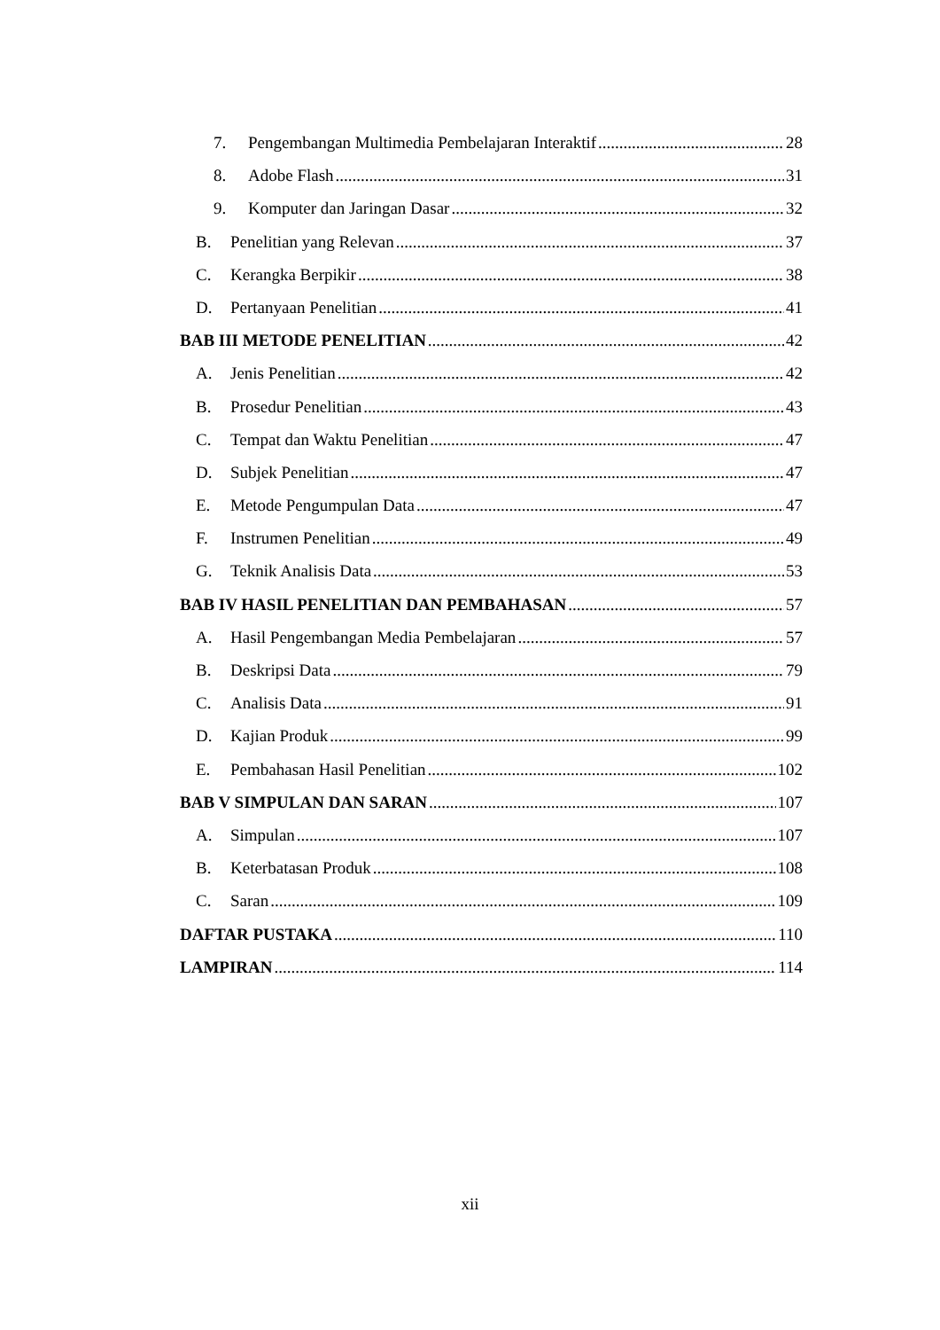7. Pengembangan Multimedia Pembelajaran Interaktif 28
8. Adobe Flash 31
9. Komputer dan Jaringan Dasar 32
B. Penelitian yang Relevan 37
C. Kerangka Berpikir 38
D. Pertanyaan Penelitian 41
BAB III METODE PENELITIAN 42
A. Jenis Penelitian 42
B. Prosedur Penelitian 43
C. Tempat dan Waktu Penelitian 47
D. Subjek Penelitian 47
E. Metode Pengumpulan Data 47
F. Instrumen Penelitian 49
G. Teknik Analisis Data 53
BAB IV HASIL PENELITIAN DAN PEMBAHASAN 57
A. Hasil Pengembangan Media Pembelajaran 57
B. Deskripsi Data 79
C. Analisis Data 91
D. Kajian Produk 99
E. Pembahasan Hasil Penelitian 102
BAB V SIMPULAN DAN SARAN 107
A. Simpulan 107
B. Keterbatasan Produk 108
C. Saran 109
DAFTAR PUSTAKA 110
LAMPIRAN 114
xii